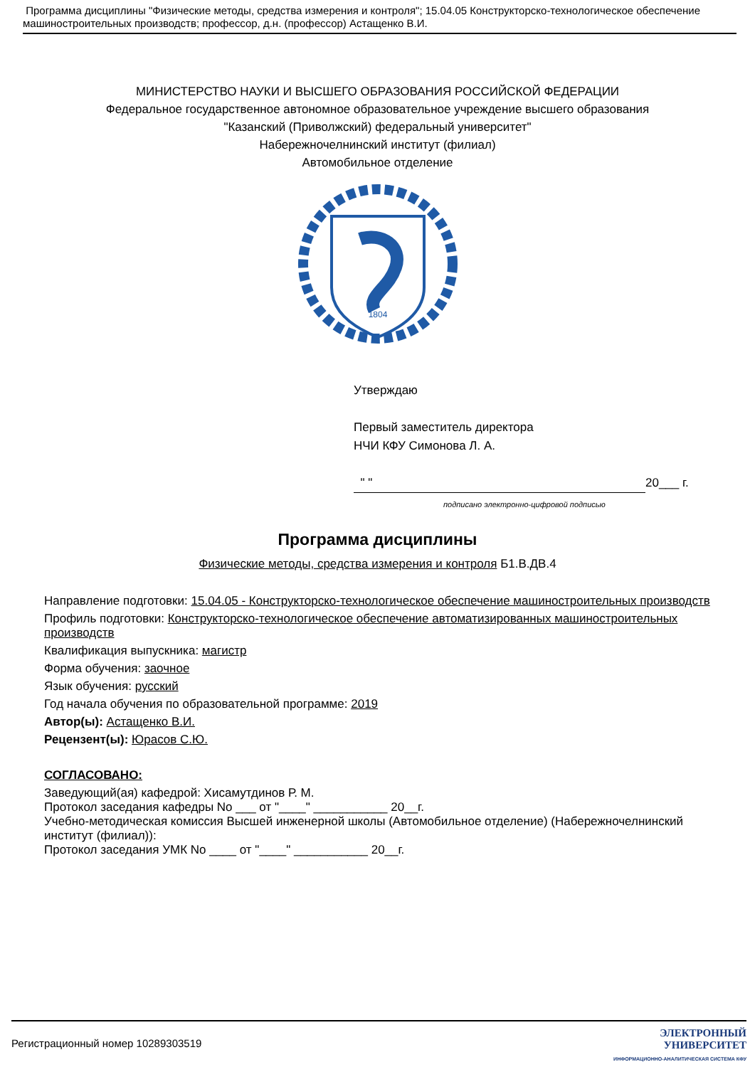Программа дисциплины "Физические методы, средства измерения и контроля"; 15.04.05 Конструкторско-технологическое обеспечение машиностроительных производств; профессор, д.н. (профессор) Астащенко В.И.
МИНИСТЕРСТВО НАУКИ И ВЫСШЕГО ОБРАЗОВАНИЯ РОССИЙСКОЙ ФЕДЕРАЦИИ
Федеральное государственное автономное образовательное учреждение высшего образования
"Казанский (Приволжский) федеральный университет"
Набережночелнинский институт (филиал)
Автомобильное отделение
1804
Утверждаю
Первый заместитель директора
НЧИ КФУ Симонова Л. А.
" " 20___ г.
подписано электронно-цифровой подписью
Программа дисциплины
Физические методы, средства измерения и контроля Б1.В.ДВ.4
Направление подготовки: 15.04.05 - Конструкторско-технологическое обеспечение машиностроительных производств
Профиль подготовки: Конструкторско-технологическое обеспечение автоматизированных машиностроительных производств
Квалификация выпускника: магистр
Форма обучения: заочное
Язык обучения: русский
Год начала обучения по образовательной программе: 2019
Автор(ы): Астащенко В.И.
Рецензент(ы): Юрасов С.Ю.
СОГЛАСОВАНО:
Заведующий(ая) кафедрой: Хисамутдинов Р. М.
Протокол заседания кафедры No ___ от "____" ___________ 20__г.
Учебно-методическая комиссия Высшей инженерной школы (Автомобильное отделение) (Набережночелнинский институт (филиал)):
Протокол заседания УМК No ____ от "____" ___________ 20__г.
Регистрационный номер 10289303519
ЭЛЕКТРОННЫЙ
УНИВЕРСИТЕТ
ИНФОРМАЦИОННО-АНАЛИТИЧЕСКАЯ СИСТЕМА КФУ